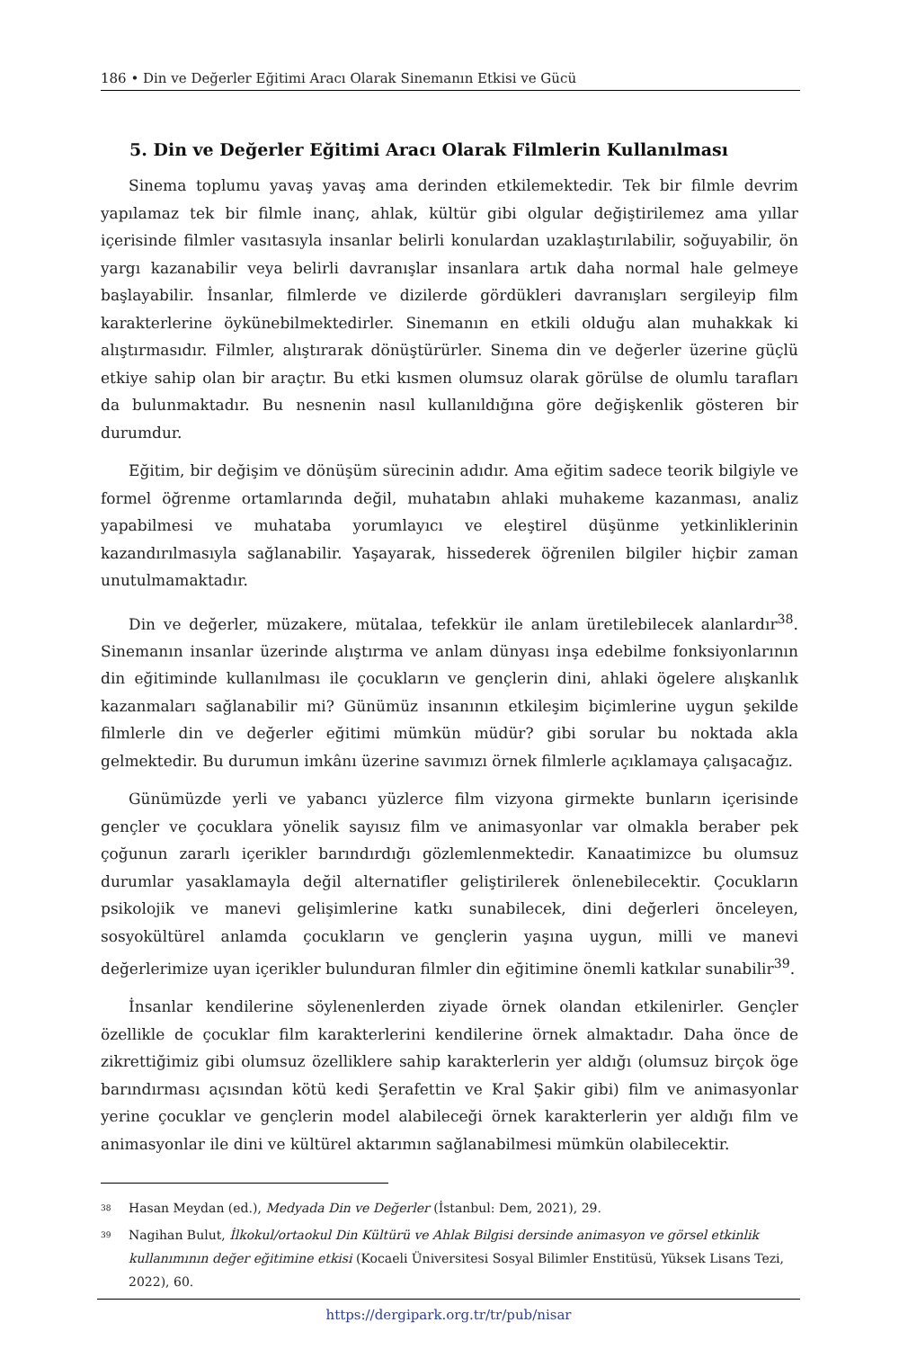186 • Din ve Değerler Eğitimi Aracı Olarak Sinemanın Etkisi ve Gücü
5. Din ve Değerler Eğitimi Aracı Olarak Filmlerin Kullanılması
Sinema toplumu yavaş yavaş ama derinden etkilemektedir. Tek bir filmle devrim yapılamaz tek bir filmle inanç, ahlak, kültür gibi olgular değiştirilemez ama yıllar içerisinde filmler vasıtasıyla insanlar belirli konulardan uzaklaştırılabilir, soğuyabilir, ön yargı kazanabilir veya belirli davranışlar insanlara artık daha normal hale gelmeye başlayabilir. İnsanlar, filmlerde ve dizilerde gördükleri davranışları sergileyip film karakterlerine öykünebilmektedirler. Sinemanın en etkili olduğu alan muhakkak ki alıştırmasıdır. Filmler, alıştırarak dönüştürürler. Sinema din ve değerler üzerine güçlü etkiye sahip olan bir araçtır. Bu etki kısmen olumsuz olarak görülse de olumlu tarafları da bulunmaktadır. Bu nesnenin nasıl kullanıldığına göre değişkenlik gösteren bir durumdur.
Eğitim, bir değişim ve dönüşüm sürecinin adıdır. Ama eğitim sadece teorik bilgiyle ve formel öğrenme ortamlarında değil, muhatabın ahlaki muhakeme kazanması, analiz yapabilmesi ve muhataba yorumlayıcı ve eleştirel düşünme yetkinliklerinin kazandırılmasıyla sağlanabilir. Yaşayarak, hissederek öğrenilen bilgiler hiçbir zaman unutulmamaktadır.
Din ve değerler, müzakere, mütalaa, tefekkür ile anlam üretilebilecek alanlardır<sup>38</sup>. Sinemanın insanlar üzerinde alıştırma ve anlam dünyası inşa edebilme fonksiyonlarının din eğitiminde kullanılması ile çocukların ve gençlerin dini, ahlaki ögelere alışkanlık kazanmaları sağlanabilir mi? Günümüz insanının etkileşim biçimlerine uygun şekilde filmlerle din ve değerler eğitimi mümkün müdür? gibi sorular bu noktada akla gelmektedir. Bu durumun imkânı üzerine savımızı örnek filmlerle açıklamaya çalışacağız.
Günümüzde yerli ve yabancı yüzlerce film vizyona girmekte bunların içerisinde gençler ve çocuklara yönelik sayısız film ve animasyonlar var olmakla beraber pek çoğunun zararlı içerikler barındırdığı gözlemlenmektedir. Kanaatimizce bu olumsuz durumlar yasaklamayla değil alternatifler geliştirilerek önlenebilecektir. Çocukların psikolojik ve manevi gelişimlerine katkı sunabilecek, dini değerleri önceleyen, sosyokültürel anlamda çocukların ve gençlerin yaşına uygun, milli ve manevi değerlerimize uyan içerikler bulunduran filmler din eğitimine önemli katkılar sunabilir<sup>39</sup>.
İnsanlar kendilerine söylenenlerden ziyade örnek olandan etkilenirler. Gençler özellikle de çocuklar film karakterlerini kendilerine örnek almaktadır. Daha önce de zikrettiğimiz gibi olumsuz özelliklere sahip karakterlerin yer aldığı (olumsuz birçok öge barındırması açısından kötü kedi Şerafettin ve Kral Şakir gibi) film ve animasyonlar yerine çocuklar ve gençlerin model alabileceği örnek karakterlerin yer aldığı film ve animasyonlar ile dini ve kültürel aktarımın sağlanabilmesi mümkün olabilecektir.
<sup>38</sup> Hasan Meydan (ed.), Medyada Din ve Değerler (İstanbul: Dem, 2021), 29.
<sup>39</sup> Nagihan Bulut, İlkokul/ortaokul Din Kültürü ve Ahlak Bilgisi dersinde animasyon ve görsel etkinlik kullanımının değer eğitimine etkisi (Kocaeli Üniversitesi Sosyal Bilimler Enstitüsü, Yüksek Lisans Tezi, 2022), 60.
https://dergipark.org.tr/tr/pub/nisar